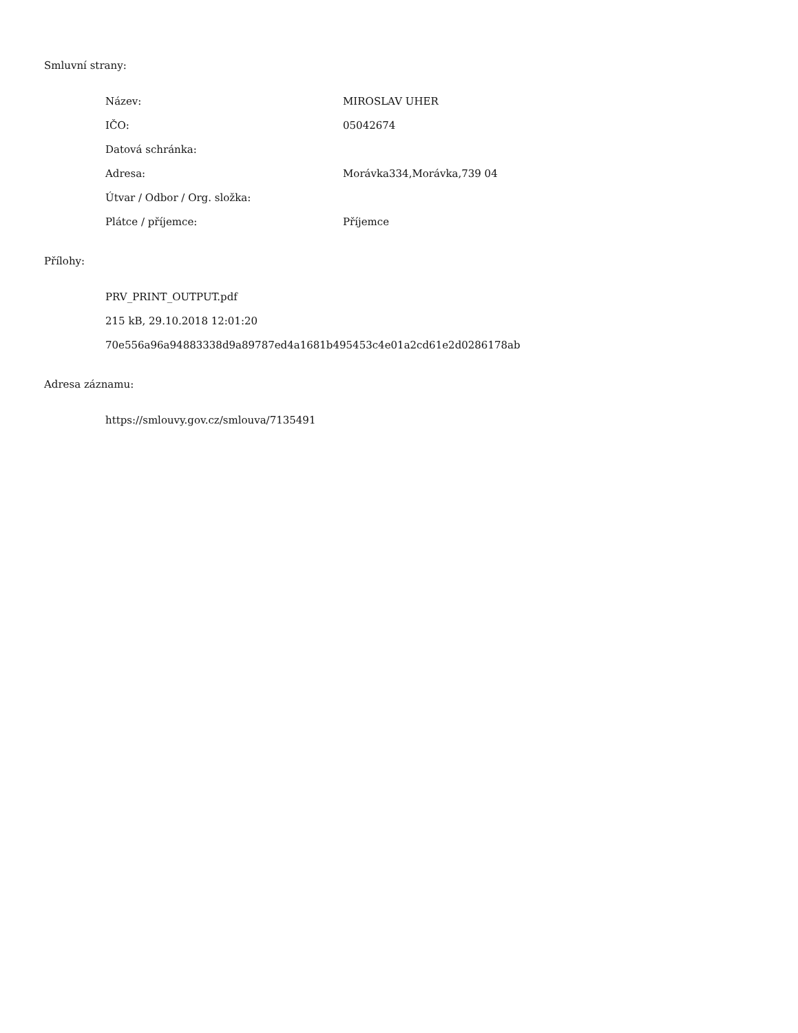Smluvní strany:
Název: MIROSLAV UHER
IČO: 05042674
Datová schránka:
Adresa: Morávka334,Morávka,739 04
Útvar / Odbor / Org. složka:
Plátce / příjemce: Příjemce
Přílohy:
PRV_PRINT_OUTPUT.pdf
215 kB, 29.10.2018 12:01:20
70e556a96a94883338d9a89787ed4a1681b495453c4e01a2cd61e2d0286178ab
Adresa záznamu:
https://smlouvy.gov.cz/smlouva/7135491